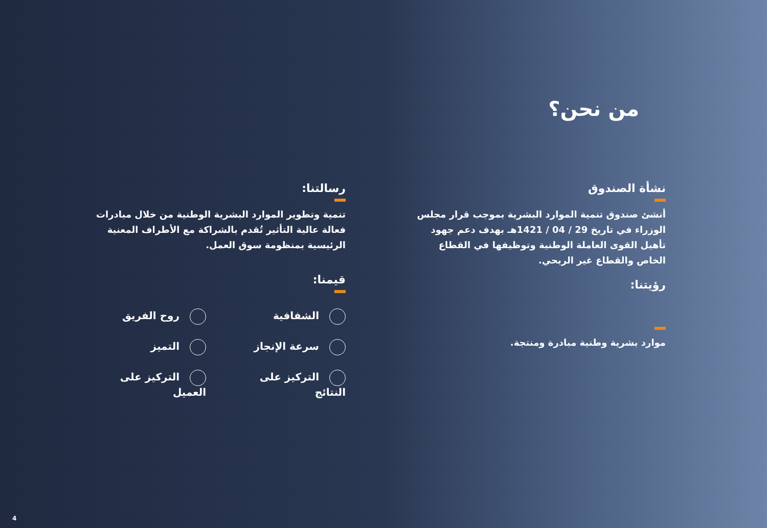من نحن؟
نشأة الصندوق
أنشئ صندوق تنمية الموارد البشرية بموجب قرار مجلس الوزراء في تاريخ 29 / 04 / 1421هـ بهدف دعم جهود تأهيل القوى العاملة الوطنية وتوظيفها في القطاع الخاص والقطاع غير الربحي.
رؤيتنا:
موارد بشرية وطنية مبادرة ومنتجة.
رسالتنا:
تنمية وتطوير الموارد البشرية الوطنية من خلال مبادرات فعالة عالية التأثير تُقدم بالشراكة مع الأطراف المعنية الرئيسية بمنظومة سوق العمل.
قيمنا:
الشفافية
روح الفريق
سرعة الإنجاز
التميز
التركيز على النتائج
التركيز على العميل
4